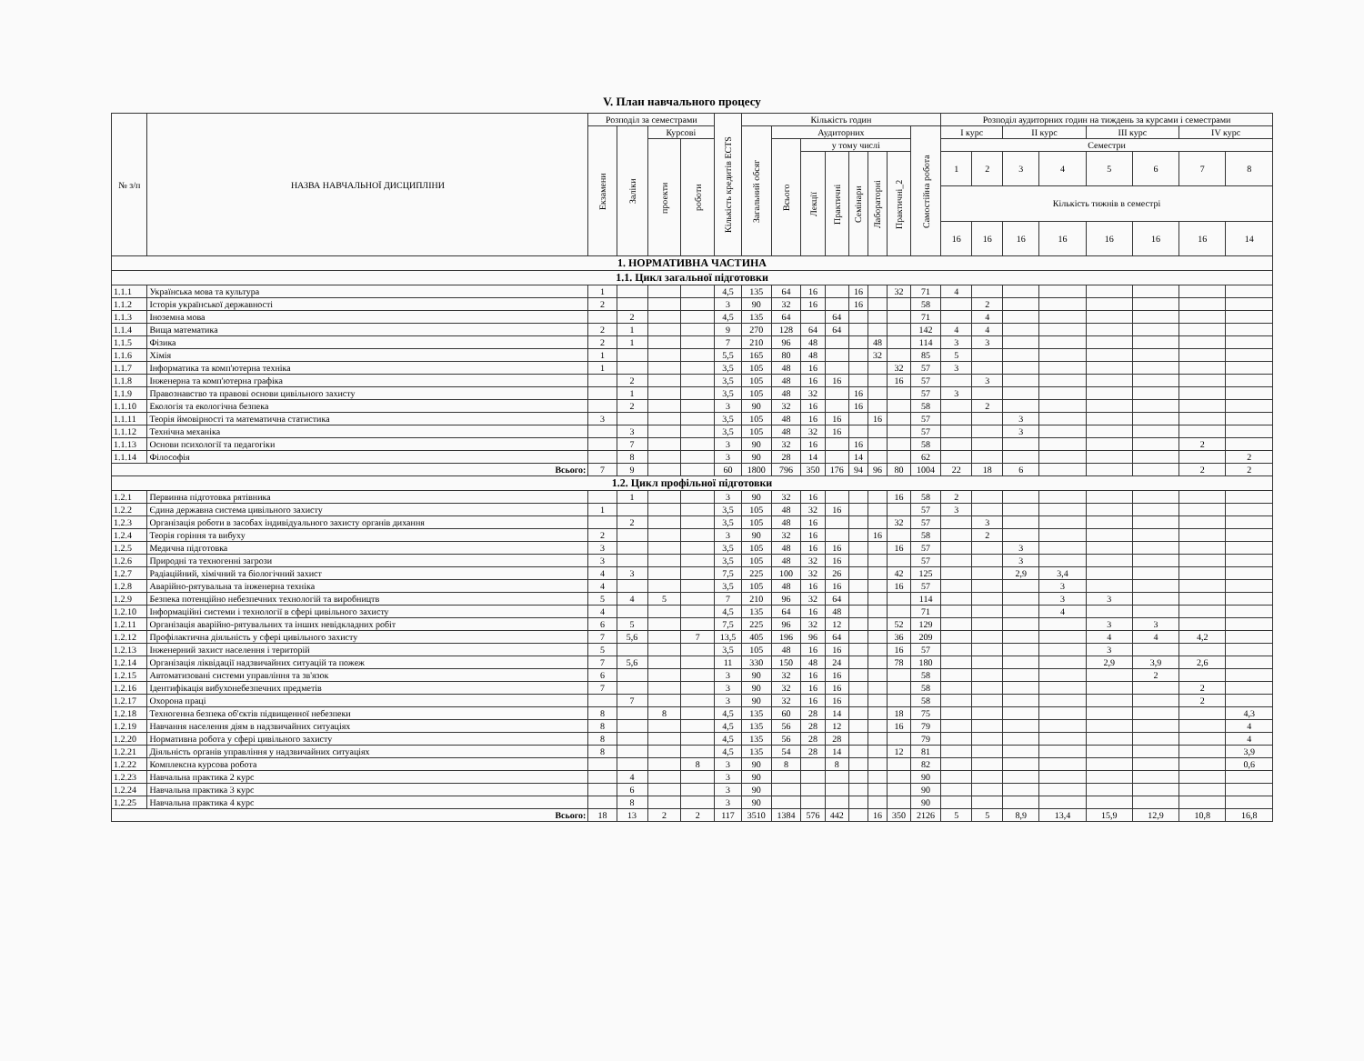V. План навчального процесу
| № з/п | НАЗВА НАВЧАЛЬНОЇ ДИСЦИПЛІНИ | Розподіл за семестрами | | | | Кількість кредитів ECTS | Кількість годин | | | | | | | | Розподіл аудиторних годин на тиждень за курсами і семестрами | | | | | | | |
| --- | --- | --- | --- | --- | --- | --- | --- | --- | --- | --- | --- | --- | --- | --- | --- | --- | --- | --- | --- | --- | --- | --- |
| | | Екзамени | Заліки | Курсові | | | Загальний обсяг | Аудиторних | | | | | | Самостійна робота | I курс | | II курс | | III курс | | IV курс | |
| | | | | проекти | роботи | | | Всього | у тому числі | | | | | | Семестри | | | | | | | |
| | | | | | | | | | Лекції | Практичні | Семінари | Лабораторні | Практичні_2 | | 1 | 2 | 3 | 4 | 5 | 6 | 7 | 8 |
| | | | | | | | | | | | | | | | Кількість тижнів в семестрі | | | | | | | |
| | | | | | | | | | | | | | | | 16 | 16 | 16 | 16 | 16 | 16 | 16 | 14 |
| 1. НОРМАТИВНА ЧАСТИНА | | | | | | | | | | | | | | | | | | | | | | |
| 1.1. Цикл загальної підготовки | | | | | | | | | | | | | | | | | | | | | | |
| 1.1.1 | Українська мова та культура | 1 | | | | 4,5 | 135 | 64 | 16 | | 16 | | 32 | 71 | 4 | | | | | | | |
| 1.1.2 | Історія української державності | 2 | | | | 3 | 90 | 32 | 16 | | 16 | | | 58 | | 2 | | | | | | |
| 1.1.3 | Іноземна мова | | 2 | | | 4,5 | 135 | 64 | | 64 | | | | 71 | | 4 | | | | | | |
| 1.1.4 | Вища математика | 2 | 1 | | | 9 | 270 | 128 | 64 | 64 | | | | 142 | 4 | 4 | | | | | | |
| 1.1.5 | Фізика | 2 | 1 | | | 7 | 210 | 96 | 48 | | | 48 | | 114 | 3 | 3 | | | | | | |
| 1.1.6 | Хімія | 1 | | | | 5,5 | 165 | 80 | 48 | | | 32 | | 85 | 5 | | | | | | | |
| 1.1.7 | Інформатика та комп'ютерна техніка | 1 | | | | 3,5 | 105 | 48 | 16 | | | | 32 | 57 | 3 | | | | | | | |
| 1.1.8 | Інженерна та комп'ютерна графіка | | 2 | | | 3,5 | 105 | 48 | 16 | 16 | | | 16 | 57 | | 3 | | | | | | |
| 1.1.9 | Правознавство та правові основи цивільного захисту | | 1 | | | 3,5 | 105 | 48 | 32 | | 16 | | | 57 | 3 | | | | | | | |
| 1.1.10 | Екологія та екологічна безпека | | 2 | | | 3 | 90 | 32 | 16 | | 16 | | | 58 | | 2 | | | | | | |
| 1.1.11 | Теорія ймовірності та математична статистика | 3 | | | | 3,5 | 105 | 48 | 16 | 16 | | 16 | | 57 | | | 3 | | | | | |
| 1.1.12 | Технічна механіка | | 3 | | | 3,5 | 105 | 48 | 32 | 16 | | | | 57 | | | 3 | | | | | |
| 1.1.13 | Основи психології та педагогіки | | 7 | | | 3 | 90 | 32 | 16 | | 16 | | | 58 | | | | | | | 2 | |
| 1.1.14 | Філософія | | 8 | | | 3 | 90 | 28 | 14 | | 14 | | | 62 | | | | | | | | 2 |
| Всього: | | 7 | 9 | | | 60 | 1800 | 796 | 350 | 176 | 94 | 96 | 80 | 1004 | 22 | 18 | 6 | | | | 2 | 2 |
| 1.2. Цикл профільної підготовки | | | | | | | | | | | | | | | | | | | | | | |
| 1.2.1 | Первинна підготовка рятівника | | 1 | | | 3 | 90 | 32 | 16 | | | | 16 | 58 | 2 | | | | | | | |
| 1.2.2 | Єдина державна система цивільного захисту | 1 | | | | 3,5 | 105 | 48 | 32 | 16 | | | | 57 | 3 | | | | | | | |
| 1.2.3 | Організація роботи в засобах індивідуального захисту органів дихання | | 2 | | | 3,5 | 105 | 48 | 16 | | | | 32 | 57 | | 3 | | | | | | |
| 1.2.4 | Теорія горіння та вибуху | 2 | | | | 3 | 90 | 32 | 16 | | | 16 | | 58 | | 2 | | | | | | |
| 1.2.5 | Медична підготовка | 3 | | | | 3,5 | 105 | 48 | 16 | 16 | | | 16 | 57 | | | 3 | | | | | |
| 1.2.6 | Природні та техногенні загрози | 3 | | | | 3,5 | 105 | 48 | 32 | 16 | | | | 57 | | | 3 | | | | | |
| 1.2.7 | Радіаційний, хімічний та біологічний захист | 4 | 3 | | | 7,5 | 225 | 100 | 32 | 26 | | | 42 | 125 | | | 2,9 | 3,4 | | | | |
| 1.2.8 | Аварійно-рятувальна та інженерна техніка | 4 | | | | 3,5 | 105 | 48 | 16 | 16 | | | 16 | 57 | | | | 3 | | | | |
| 1.2.9 | Безпека потенційно небезпечних технологій та виробництв | 5 | 4 | 5 | | 7 | 210 | 96 | 32 | 64 | | | | 114 | | | | 3 | 3 | | | |
| 1.2.10 | Інформаційні системи і технології в сфері цивільного захисту | 4 | | | | 4,5 | 135 | 64 | 16 | 48 | | | | 71 | | | | 4 | | | | |
| 1.2.11 | Організація аварійно-рятувальних та інших невідкладних робіт | 6 | 5 | | | 7,5 | 225 | 96 | 32 | 12 | | | 52 | 129 | | | | | 3 | 3 | | |
| 1.2.12 | Профілактична діяльність у сфері цивільного захисту | 7 | 5,6 | | 7 | 13,5 | 405 | 196 | 96 | 64 | | | 36 | 209 | | | | | 4 | 4 | 4,2 | |
| 1.2.13 | Інженерний захист населення і територій | 5 | | | | 3,5 | 105 | 48 | 16 | 16 | | | 16 | 57 | | | | | 3 | | | |
| 1.2.14 | Організація ліквідації надзвичайних ситуацій та пожеж | 7 | 5,6 | | | 11 | 330 | 150 | 48 | 24 | | | 78 | 180 | | | | | 2,9 | 3,9 | 2,6 | |
| 1.2.15 | Автоматизовані системи управління та зв'язок | 6 | | | | 3 | 90 | 32 | 16 | 16 | | | | 58 | | | | | | 2 | | |
| 1.2.16 | Ідентифікація вибухонебезпечних предметів | 7 | | | | 3 | 90 | 32 | 16 | 16 | | | | 58 | | | | | | | 2 | |
| 1.2.17 | Охорона праці | | 7 | | | 3 | 90 | 32 | 16 | 16 | | | | 58 | | | | | | | 2 | |
| 1.2.18 | Техногенна безпека об'єктів підвищенної небезпеки | 8 | | 8 | | 4,5 | 135 | 60 | 28 | 14 | | | 18 | 75 | | | | | | | | 4,3 |
| 1.2.19 | Навчання населення діям в надзвичайних ситуаціях | 8 | | | | 4,5 | 135 | 56 | 28 | 12 | | | 16 | 79 | | | | | | | | 4 |
| 1.2.20 | Нормативна робота у сфері цивільного захисту | 8 | | | | 4,5 | 135 | 56 | 28 | 28 | | | | 79 | | | | | | | | 4 |
| 1.2.21 | Діяльність органів управління у надзвичайних ситуаціях | 8 | | | | 4,5 | 135 | 54 | 28 | 14 | | | 12 | 81 | | | | | | | | 3,9 |
| 1.2.22 | Комплексна курсова робота | | | | 8 | 3 | 90 | 8 | | 8 | | | | 82 | | | | | | | | 0,6 |
| 1.2.23 | Навчальна практика 2 курс | | 4 | | | 3 | 90 | | | | | | | 90 | | | | | | | | |
| 1.2.24 | Навчальна практика 3 курс | | 6 | | | 3 | 90 | | | | | | | 90 | | | | | | | | |
| 1.2.25 | Навчальна практика 4 курс | | 8 | | | 3 | 90 | | | | | | | 90 | | | | | | | | |
| Всього: | | 18 | 13 | 2 | 2 | 117 | 3510 | 1384 | 576 | 442 | | 16 | 350 | 2126 | 5 | 5 | 8,9 | 13,4 | 15,9 | 12,9 | 10,8 | 16,8 |